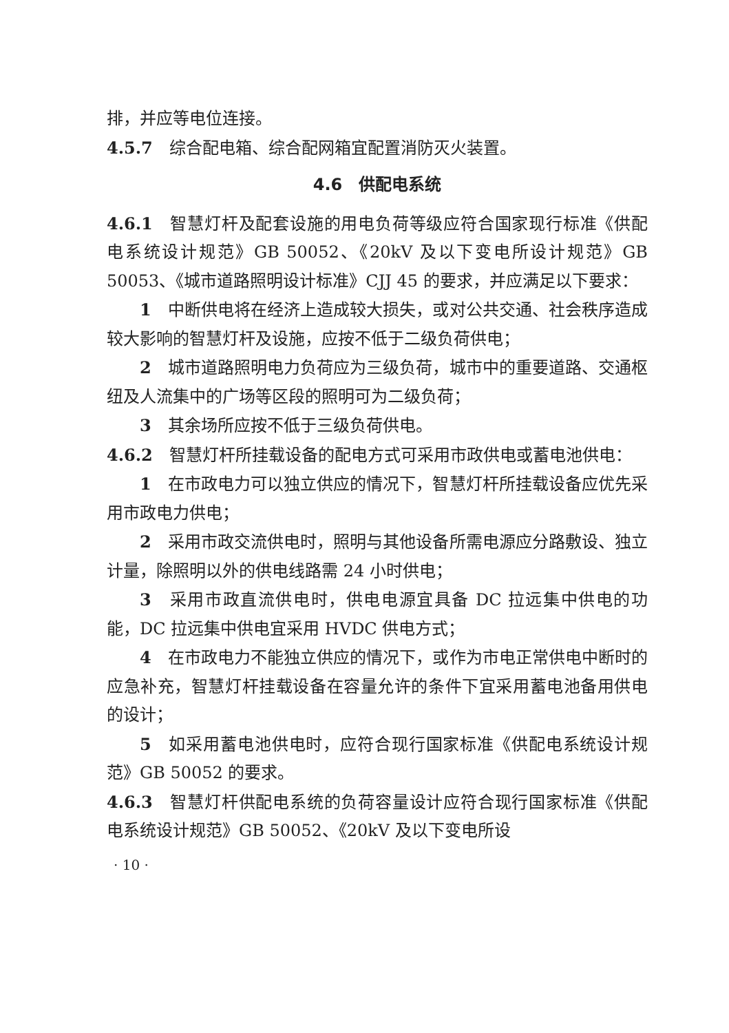排，并应等电位连接。
4.5.7　综合配电箱、综合配网箱宜配置消防灭火装置。
4.6　供配电系统
4.6.1　智慧灯杆及配套设施的用电负荷等级应符合国家现行标准《供配电系统设计规范》GB 50052、《20kV 及以下变电所设计规范》GB 50053、《城市道路照明设计标准》CJJ 45 的要求，并应满足以下要求：
1　中断供电将在经济上造成较大损失，或对公共交通、社会秩序造成较大影响的智慧灯杆及设施，应按不低于二级负荷供电；
2　城市道路照明电力负荷应为三级负荷，城市中的重要道路、交通枢纽及人流集中的广场等区段的照明可为二级负荷；
3　其余场所应按不低于三级负荷供电。
4.6.2　智慧灯杆所挂载设备的配电方式可采用市政供电或蓄电池供电：
1　在市政电力可以独立供应的情况下，智慧灯杆所挂载设备应优先采用市政电力供电；
2　采用市政交流供电时，照明与其他设备所需电源应分路敷设、独立计量，除照明以外的供电线路需 24 小时供电；
3　采用市政直流供电时，供电电源宜具备 DC 拉远集中供电的功能，DC 拉远集中供电宜采用 HVDC 供电方式；
4　在市政电力不能独立供应的情况下，或作为市电正常供电中断时的应急补充，智慧灯杆挂载设备在容量允许的条件下宜采用蓄电池备用供电的设计；
5　如采用蓄电池供电时，应符合现行国家标准《供配电系统设计规范》GB 50052 的要求。
4.6.3　智慧灯杆供配电系统的负荷容量设计应符合现行国家标准《供配电系统设计规范》GB 50052、《20kV 及以下变电所设
· 10 ·